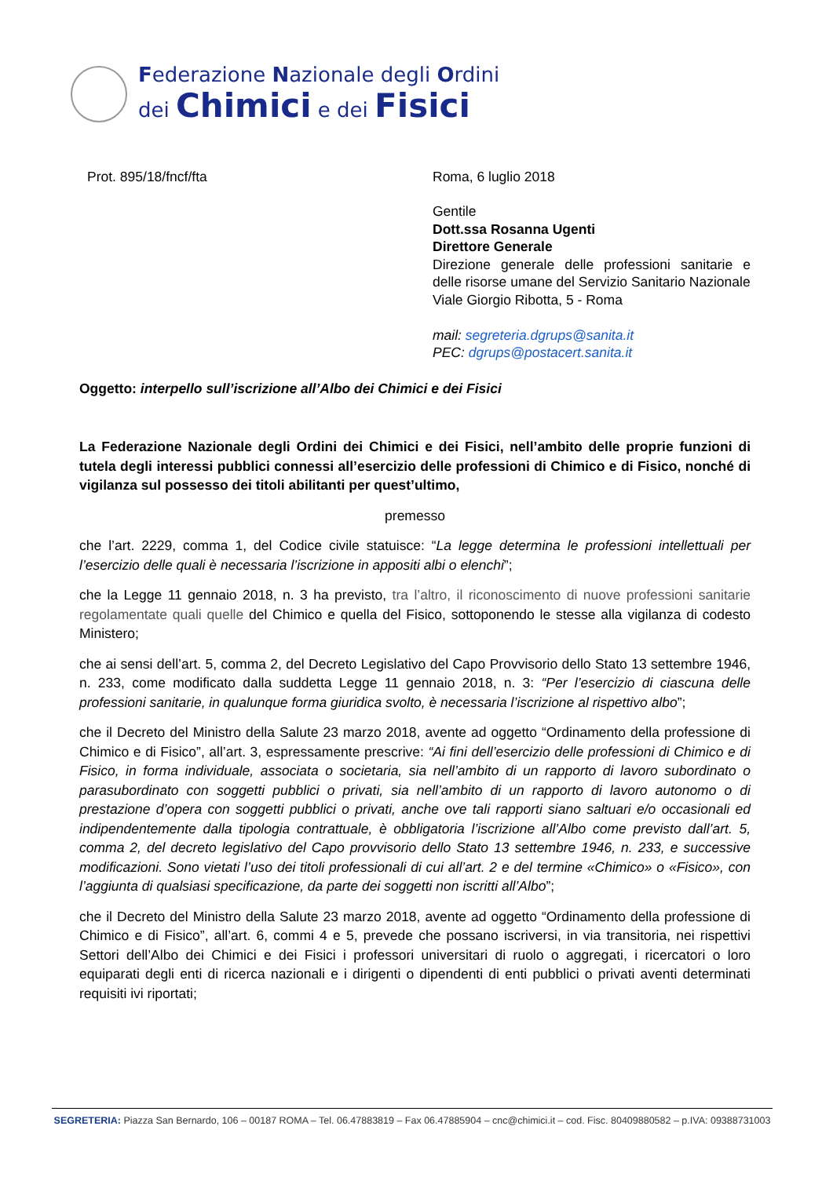Federazione Nazionale degli Ordini
dei Chimici e dei Fisici
Prot. 895/18/fncf/fta Roma, 6 luglio 2018
Gentile
Dott.ssa Rosanna Ugenti
Direttore Generale
Direzione generale delle professioni sanitarie e delle risorse umane del Servizio Sanitario Nazionale
Viale Giorgio Ribotta, 5 - Roma
mail: segreteria.dgrups@sanita.it
PEC: dgrups@postacert.sanita.it
Oggetto: interpello sull’iscrizione all’Albo dei Chimici e dei Fisici
La Federazione Nazionale degli Ordini dei Chimici e dei Fisici, nell’ambito delle proprie funzioni di tutela degli interessi pubblici connessi all’esercizio delle professioni di Chimico e di Fisico, nonché di vigilanza sul possesso dei titoli abilitanti per quest’ultimo,
premesso
che l’art. 2229, comma 1, del Codice civile statuisce: “La legge determina le professioni intellettuali per l’esercizio delle quali è necessaria l’iscrizione in appositi albi o elenchi”;
che la Legge 11 gennaio 2018, n. 3 ha previsto, tra l’altro, il riconoscimento di nuove professioni sanitarie regolamentate quali quelle del Chimico e quella del Fisico, sottoponendo le stesse alla vigilanza di codesto Ministero;
che ai sensi dell’art. 5, comma 2, del Decreto Legislativo del Capo Provvisorio dello Stato 13 settembre 1946, n. 233, come modificato dalla suddetta Legge 11 gennaio 2018, n. 3: “Per l’esercizio di ciascuna delle professioni sanitarie, in qualunque forma giuridica svolto, è necessaria l’iscrizione al rispettivo albo”;
che il Decreto del Ministro della Salute 23 marzo 2018, avente ad oggetto “Ordinamento della professione di Chimico e di Fisico”, all’art. 3, espressamente prescrive: “Ai fini dell’esercizio delle professioni di Chimico e di Fisico, in forma individuale, associata o societaria, sia nell’ambito di un rapporto di lavoro subordinato o parasubordinato con soggetti pubblici o privati, sia nell’ambito di un rapporto di lavoro autonomo o di prestazione d’opera con soggetti pubblici o privati, anche ove tali rapporti siano saltuari e/o occasionali ed indipendentemente dalla tipologia contrattuale, è obbligatoria l’iscrizione all’Albo come previsto dall’art. 5, comma 2, del decreto legislativo del Capo provvisorio dello Stato 13 settembre 1946, n. 233, e successive modificazioni. Sono vietati l’uso dei titoli professionali di cui all’art. 2 e del termine «Chimico» o «Fisico», con l’aggiunta di qualsiasi specificazione, da parte dei soggetti non iscritti all’Albo”;
che il Decreto del Ministro della Salute 23 marzo 2018, avente ad oggetto “Ordinamento della professione di Chimico e di Fisico”, all’art. 6, commi 4 e 5, prevede che possano iscriversi, in via transitoria, nei rispettivi Settori dell’Albo dei Chimici e dei Fisici i professori universitari di ruolo o aggregati, i ricercatori o loro equiparati degli enti di ricerca nazionali e i dirigenti o dipendenti di enti pubblici o privati aventi determinati requisiti ivi riportati;
SEGRETERIA: Piazza San Bernardo, 106 – 00187 ROMA – Tel. 06.47883819 – Fax 06.47885904 – cnc@chimici.it – cod. Fisc. 80409880582 – p.IVA: 09388731003